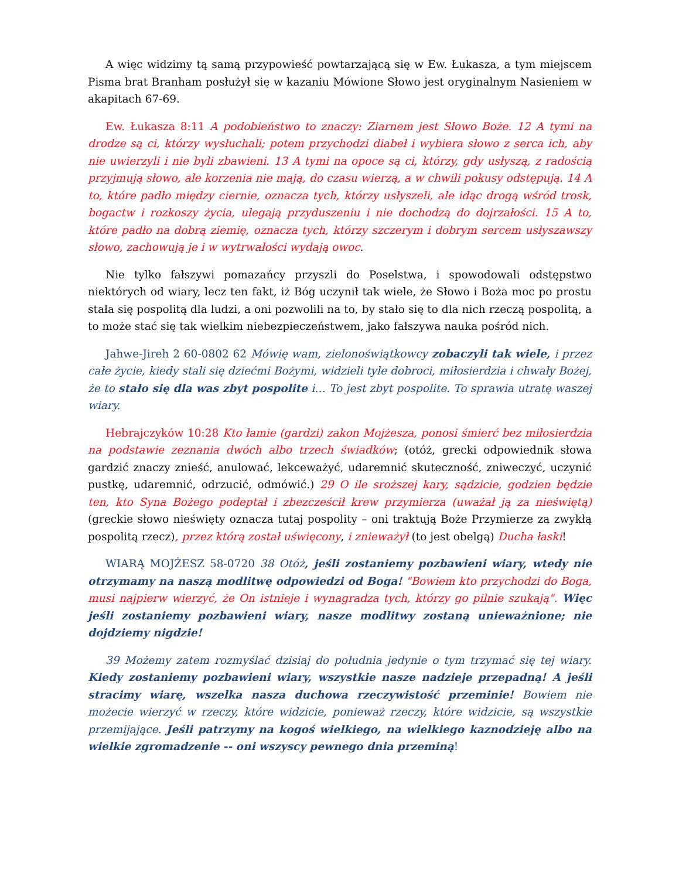A więc widzimy tą samą przypowieść powtarzającą się w Ew. Łukasza, a tym miejscem Pisma brat Branham posłużył się w kazaniu Mówione Słowo jest oryginalnym Nasieniem w akapitach 67-69.
Ew. Łukasza 8:11 A podobieństwo to znaczy: Ziarnem jest Słowo Boże. 12 A tymi na drodze są ci, którzy wysłuchali; potem przychodzi diabeł i wybiera słowo z serca ich, aby nie uwierzyli i nie byli zbawieni. 13 A tymi na opoce są ci, którzy, gdy usłyszą, z radością przyjmują słowo, ale korzenia nie mają, do czasu wierzą, a w chwili pokusy odstępują. 14 A to, które padło między ciernie, oznacza tych, którzy usłyszeli, ale idąc drogą wśród trosk, bogactw i rozkoszy życia, ulegają przyduszeniu i nie dochodzą do dojrzałości. 15 A to, które padło na dobrą ziemię, oznacza tych, którzy szczerym i dobrym sercem usłyszawszy słowo, zachowują je i w wytrwałości wydają owoc.
Nie tylko fałszywi pomazańcy przyszli do Poselstwa, i spowodowali odstępstwo niektórych od wiary, lecz ten fakt, iż Bóg uczynił tak wiele, że Słowo i Boża moc po prostu stała się pospolitą dla ludzi, a oni pozwolili na to, by stało się to dla nich rzeczą pospolitą, a to może stać się tak wielkim niebezpieczeństwem, jako fałszywa nauka pośród nich.
Jahwe-Jireh 2 60-0802 62 Mówię wam, zielonoświątkowcy zobaczyli tak wiele, i przez całe życie, kiedy stali się dziećmi Bożymi, widzieli tyle dobroci, miłosierdzia i chwały Bożej, że to stało się dla was zbyt pospolite i… To jest zbyt pospolite. To sprawia utratę waszej wiary.
Hebrajczyków 10:28 Kto łamie (gardzi) zakon Mojżesza, ponosi śmierć bez miłosierdzia na podstawie zeznania dwóch albo trzech świadków; (otóż, grecki odpowiednik słowa gardzić znaczy znieść, anulować, lekceważyć, udaremnić skuteczność, zniweczyć, uczynić pustkę, udaremnić, odrzucić, odmówić.) 29 O ile sroższej kary, sądzicie, godzien będzie ten, kto Syna Bożego podeptał i zbezcześcił krew przymierza (uważał ją za nieświętą) (greckie słowo nieświęty oznacza tutaj pospolity – oni traktują Boże Przymierze za zwykłą pospolitą rzecz), przez którą został uświęcony, i znieważył (to jest obelgą) Ducha łaski!
WIARĄ MOJŻESZ 58-0720 38 Otóż, jeśli zostaniemy pozbawieni wiary, wtedy nie otrzymamy na naszą modlitwę odpowiedzi od Boga! "Bowiem kto przychodzi do Boga, musi najpierw wierzyć, że On istnieje i wynagradza tych, którzy go pilnie szukają". Więc jeśli zostaniemy pozbawieni wiary, nasze modlitwy zostaną unieważnione; nie dojdziemy nigdzie!
39 Możemy zatem rozmyślać dzisiaj do południa jedynie o tym trzymać się tej wiary. Kiedy zostaniemy pozbawieni wiary, wszystkie nasze nadzieje przepadną! A jeśli stracimy wiarę, wszelka nasza duchowa rzeczywistość przeminie! Bowiem nie możecie wierzyć w rzeczy, które widzicie, ponieważ rzeczy, które widzicie, są wszystkie przemijające. Jeśli patrzymy na kogoś wielkiego, na wielkiego kaznodzieję albo na wielkie zgromadzenie -- oni wszyscy pewnego dnia przeminą!